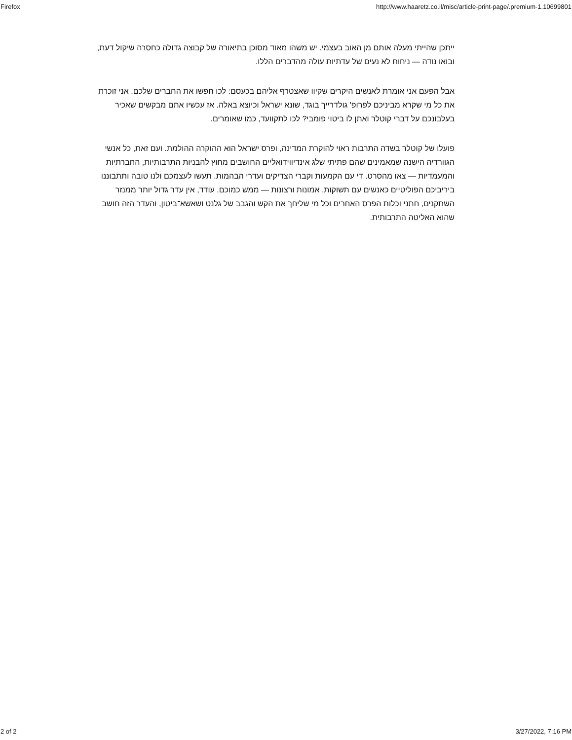Firefox http://www.haaretz.co.il/misc/article-print-page/.premium-1.10699801
ייתכן שהייתי מעלה אותם מן האוב בעצמי. יש משהו מאוד מסוכן בתיאורה של קבוצה גדולה כחסרה שיקול דעת, ובואו נודה — ניחוח לא נעים של עדתיות עולה מהדברים הללו.
אבל הפעם אני אומרת לאנשים היקרים שקיוו שאצטרף אליהם בכעסם: לכו חפשו את החברים שלכם. אני זוכרת את כל מי שקרא מביניכם לפרופ' גולדרייך בוגד, שונא ישראל וכיוצא באלה. אז עכשיו אתם מבקשים שאכיר בעלבונכם על דברי קוטלר ואתן לו ביטוי פומבי? לכו לתקוועד, כמו שאומרים.
פועלו של קוטלר בשדה התרבות ראוי להוקרת המדינה, ופרס ישראל הוא ההוקרה ההולמת. ועם זאת, כל אנשי הגוורדיה הישנה שמאמינים שהם פתיתי שלג אינדיווידואליים החושבים מחוץ להבניות התרבותיות, החברתיות והמעמדיות — צאו מהסרט. די עם הקמעות וקברי הצדיקים ועדרי הבהמות. תעשו לעצמכם ולנו טובה ותתבוננו ביריביכם הפוליטיים כאנשים עם תשוקות, אמונות ורצונות — ממש כמוכם. עודד, אין עדר גדול יותר ממנזר השתקנים, חתני וכלות הפרס האחרים וכל מי שליחך את הקש והגבב של גלנט ושאשא־ביטון, והעדר הזה חושב שהוא האליטה התרבותית.
2 of 2 3/27/2022, 7:16 PM